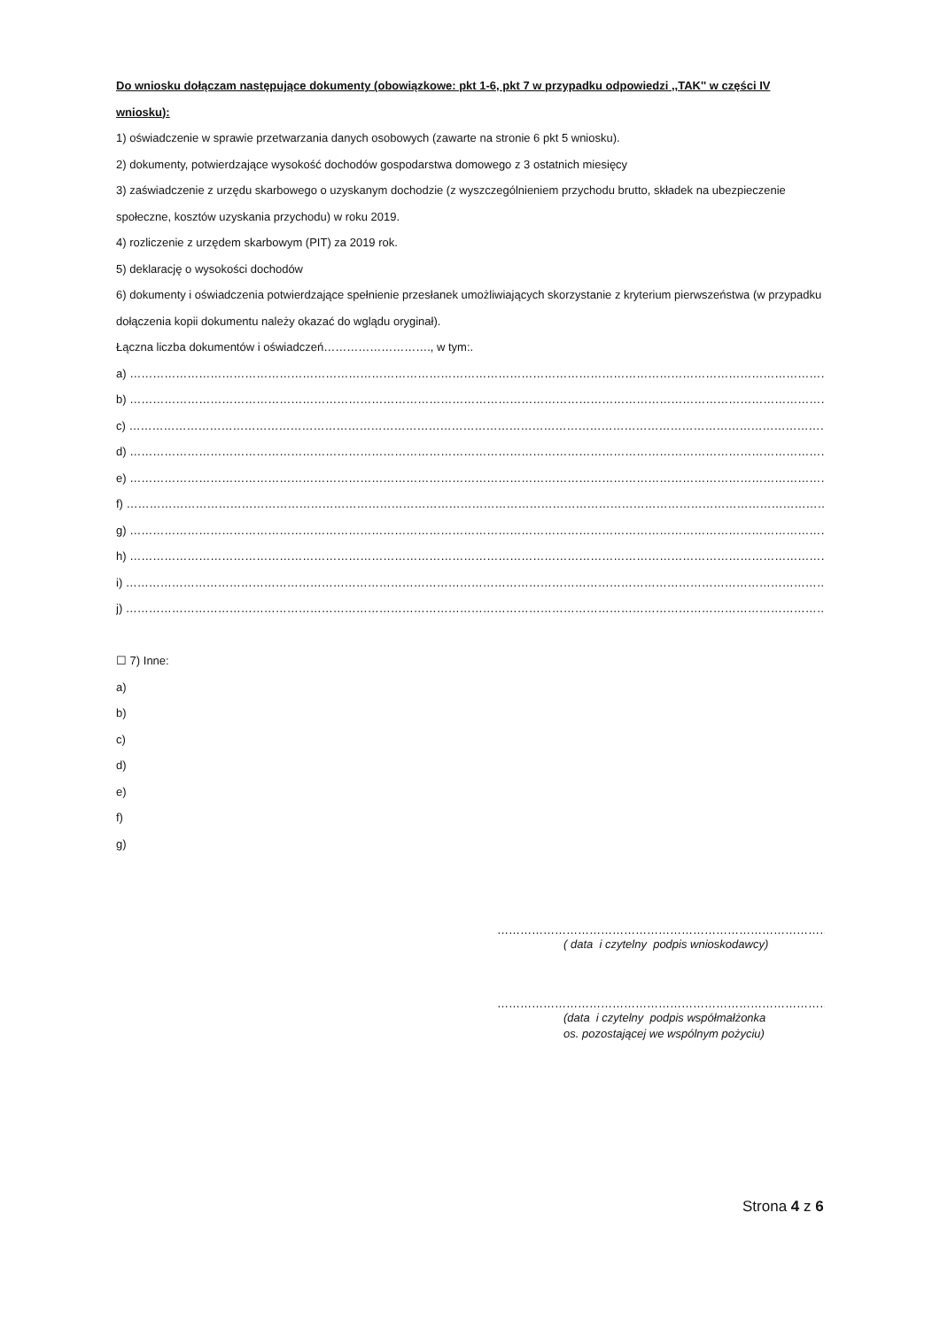Do wniosku dołączam następujące dokumenty (obowiązkowe: pkt 1-6, pkt 7 w przypadku odpowiedzi ,,TAK'' w części IV wniosku):
1) oświadczenie w sprawie przetwarzania danych osobowych (zawarte na stronie 6 pkt 5 wniosku).
2) dokumenty, potwierdzające wysokość dochodów gospodarstwa domowego z 3 ostatnich miesięcy
3) zaświadczenie z urzędu skarbowego o uzyskanym dochodzie (z wyszczególnieniem przychodu brutto, składek na ubezpieczenie społeczne, kosztów uzyskania przychodu) w roku 2019.
4) rozliczenie z urzędem skarbowym (PIT) za 2019 rok.
5) deklarację o wysokości dochodów
6) dokumenty i oświadczenia potwierdzające spełnienie przesłanek umożliwiających skorzystanie z kryterium pierwszeństwa (w przypadku dołączenia kopii dokumentu należy okazać do wglądu oryginał).
Łączna liczba dokumentów i oświadczeń………………………., w tym:.
a) ………………………………………………………………………………………………………………………………………………………………………
b) ………………………………………………………………………………………………………………………………………………………………………
c) ………………………………………………………………………………………………………………………………………………………………………
d) ………………………………………………………………………………………………………………………………………………………………………
e) ………………………………………………………………………………………………………………………………………………………………………
f) ………………………………………………………………………………………………………………………………………………………………………
g) ………………………………………………………………………………………………………………………………………………………………………
h) ………………………………………………………………………………………………………………………………………………………………………
i) ………………………………………………………………………………………………………………………………………………………………………
j) ………………………………………………………………………………………………………………………………………………………………………
☐ 7) Inne:
a)
b)
c)
d)
e)
f)
g)
……………………………………………………………………………………
( data i czytelny podpis wnioskodawcy)
……………………………………………………………………………………
(data i czytelny podpis współmałżonka
os. pozostającej we wspólnym pożyciu)
Strona 4 z 6